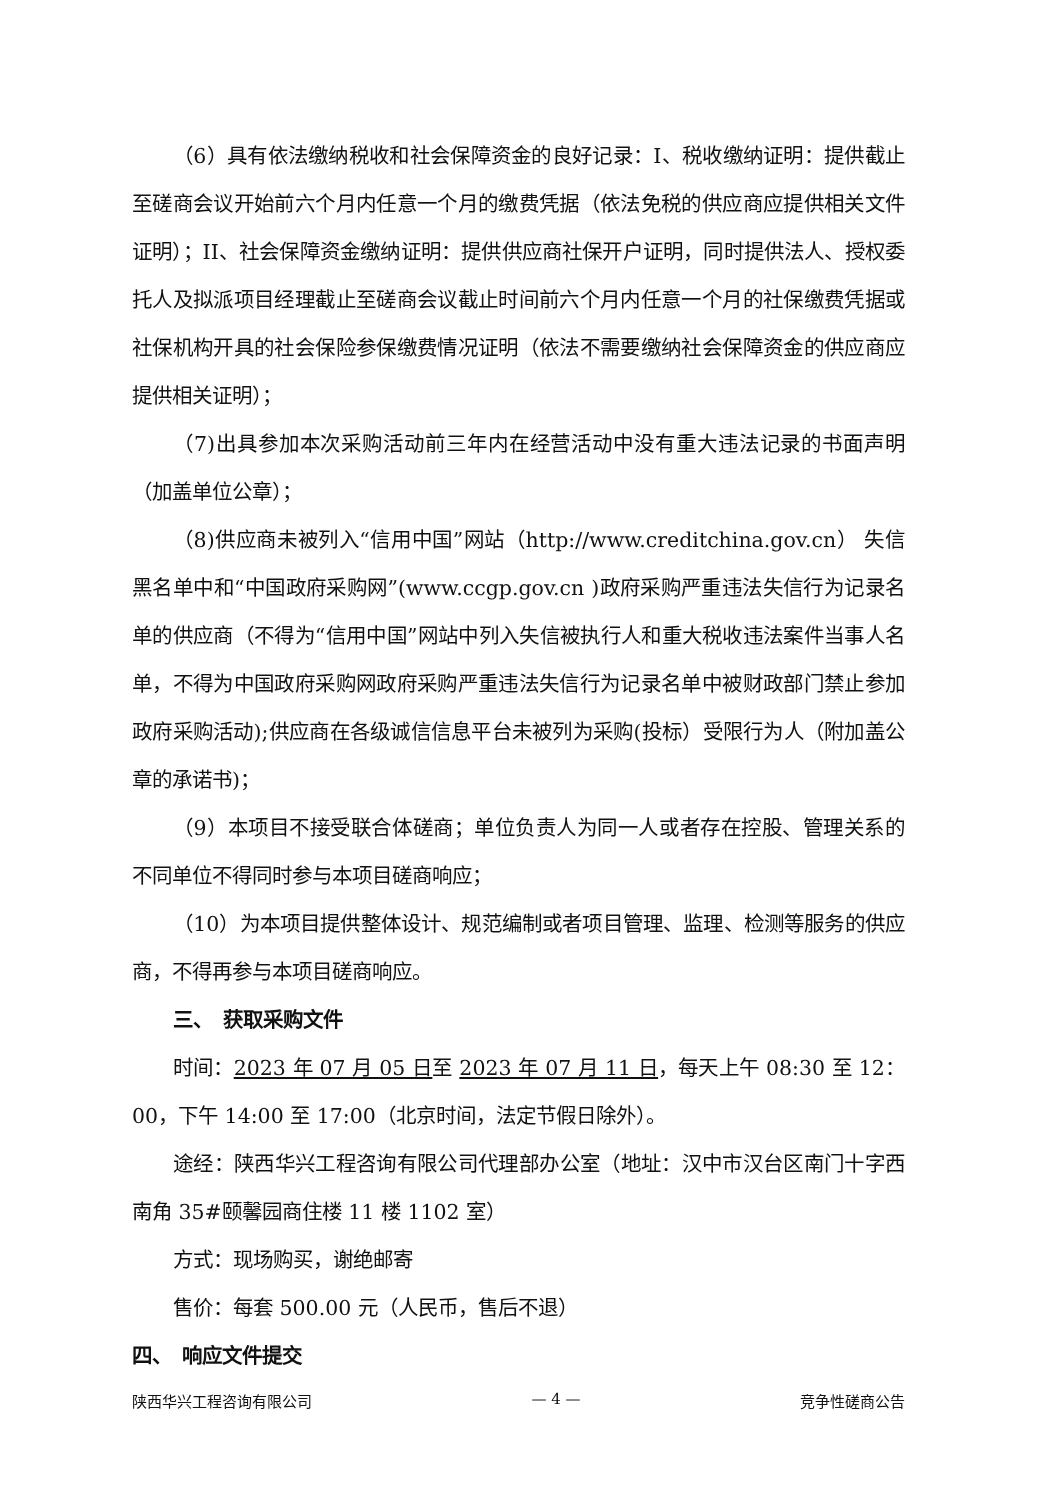（6）具有依法缴纳税收和社会保障资金的良好记录：I、税收缴纳证明：提供截止至磋商会议开始前六个月内任意一个月的缴费凭据（依法免税的供应商应提供相关文件证明）；II、社会保障资金缴纳证明：提供供应商社保开户证明，同时提供法人、授权委托人及拟派项目经理截止至磋商会议截止时间前六个月内任意一个月的社保缴费凭据或社保机构开具的社会保险参保缴费情况证明（依法不需要缴纳社会保障资金的供应商应提供相关证明）；
（7)出具参加本次采购活动前三年内在经营活动中没有重大违法记录的书面声明（加盖单位公章）；
（8)供应商未被列入“信用中国”网站（http://www.creditchina.gov.cn） 失信黑名单中和“中国政府采购网”(www.ccgp.gov.cn )政府采购严重违法失信行为记录名单的供应商（不得为“信用中国”网站中列入失信被执行人和重大税收违法案件当事人名单，不得为中国政府采购网政府采购严重违法失信行为记录名单中被财政部门禁止参加政府采购活动);供应商在各级诚信信息平台未被列为采购(投标）受限行为人（附加盖公章的承诺书)；
（9）本项目不接受联合体磋商；单位负责人为同一人或者存在控股、管理关系的不同单位不得同时参与本项目磋商响应；
（10）为本项目提供整体设计、规范编制或者项目管理、监理、检测等服务的供应商，不得再参与本项目磋商响应。
三、　获取采购文件
时间：2023 年 07 月 05 日至 2023 年 07 月 11 日，每天上午 08:30 至 12：00，下午 14:00 至 17:00（北京时间，法定节假日除外）。
途经：陕西华兴工程咨询有限公司代理部办公室（地址：汉中市汉台区南门十字西南角 35#颐馨园商住楼 11 楼 1102 室）
方式：现场购买，谢绝邮寄
售价：每套 500.00 元（人民币，售后不退）
四、　响应文件提交
陕西华兴工程咨询有限公司 — 4 — 竞争性磋商公告